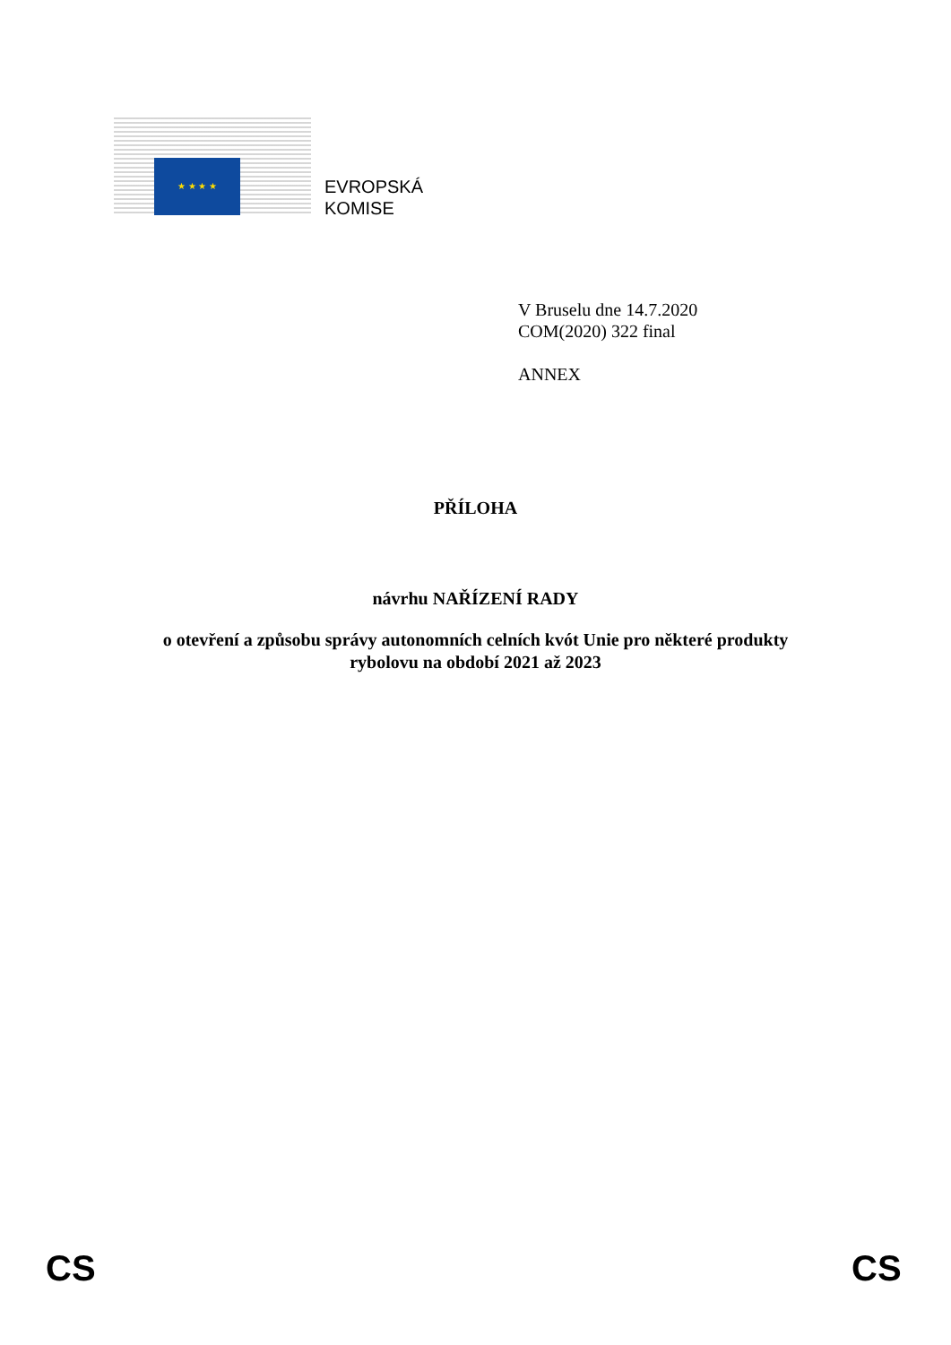★ ★ ★ ★
EVROPSKÁ
KOMISE
V Bruselu dne 14.7.2020
COM(2020) 322 final
ANNEX
PŘÍLOHA
návrhu NAŘÍZENÍ RADY
o otevření a způsobu správy autonomních celních kvót Unie pro některé produkty
rybolovu na období 2021 až 2023
CS CS